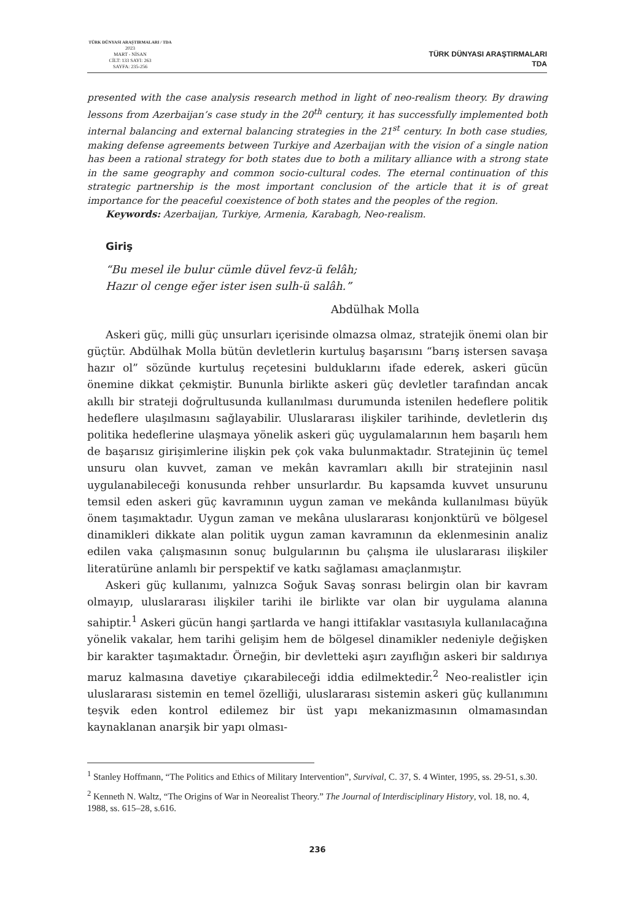TÜRK DÜNYASI ARAŞTIRMALARI / TDA
2023
MART - NİSAN
CİLT: 133 SAYI: 263
SAYFA: 235-256
TÜRK DÜNYASI ARAŞTIRMALARI
TDA
presented with the case analysis research method in light of neo-realism theory. By drawing lessons from Azerbaijan’s case study in the 20<sup>th</sup> century, it has successfully implemented both internal balancing and external balancing strategies in the 21<sup>st</sup> century. In both case studies, making defense agreements between Turkiye and Azerbaijan with the vision of a single nation has been a rational strategy for both states due to both a military alliance with a strong state in the same geography and common socio-cultural codes. The eternal continuation of this strategic partnership is the most important conclusion of the article that it is of great importance for the peaceful coexistence of both states and the peoples of the region.
Keywords: Azerbaijan, Turkiye, Armenia, Karabagh, Neo-realism.
Giriş
“Bu mesel ile bulur cümle düvel fevz-ü felâh;
Hazır ol cenge eğer ister isen sulh-ü salâh.”
Abdülhak Molla
Askeri güç, milli güç unsurları içerisinde olmazsa olmaz, stratejik önemi olan bir güçtür. Abdülhak Molla bütün devletlerin kurtuluş başarısını “barış istersen savaşa hazır ol” sözünde kurtuluş reçetesini bulduklarını ifade ederek, askeri gücün önemine dikkat çekmiştir. Bununla birlikte askeri güç devletler tarafından ancak akıllı bir strateji doğrultusunda kullanılması durumunda istenilen hedeflere politik hedeflere ulaşılmasını sağlayabilir. Uluslararası ilişkiler tarihinde, devletlerin dış politika hedeflerine ulaşmaya yönelik askeri güç uygulamalarının hem başarılı hem de başarısız girişimlerine ilişkin pek çok vaka bulunmaktadır. Stratejinin üç temel unsuru olan kuvvet, zaman ve mekân kavramları akıllı bir stratejinin nasıl uygulanabileceği konusunda rehber unsurlardır. Bu kapsamda kuvvet unsurunu temsil eden askeri güç kavramının uygun zaman ve mekânda kullanılması büyük önem taşımaktadır. Uygun zaman ve mekâna uluslararası konjonktürü ve bölgesel dinamikleri dikkate alan politik uygun zaman kavramının da eklenmesinin analiz edilen vaka çalışmasının sonuç bulgularının bu çalışma ile uluslararası ilişkiler literatürüne anlamlı bir perspektif ve katkı sağlaması amaçlanmıştır.
Askeri güç kullanımı, yalnızca Soğuk Savaş sonrası belirgin olan bir kavram olmayıp, uluslararası ilişkiler tarihi ile birlikte var olan bir uygulama alanına sahiptir.<sup>1</sup> Askeri gücün hangi şartlarda ve hangi ittifaklar vasıtasıyla kullanılacağına yönelik vakalar, hem tarihi gelişim hem de bölgesel dinamikler nedeniyle değişken bir karakter taşımaktadır. Örneğin, bir devletteki aşırı zayıflığın askeri bir saldırıya maruz kalmasına davetiye çıkarabileceği iddia edilmektedir.<sup>2</sup> Neo-realistler için uluslararası sistemin en temel özelliği, uluslararası sistemin askeri güç kullanımını teşvik eden kontrol edilemez bir üst yapı mekanizmasının olmamasından kaynaklanan anarşik bir yapı olması-
<sup>1</sup> Stanley Hoffmann, “The Politics and Ethics of Military Intervention”, Survival, C. 37, S. 4 Winter, 1995, ss. 29-51, s.30.
<sup>2</sup> Kenneth N. Waltz, “The Origins of War in Neorealist Theory.” The Journal of Interdisciplinary History, vol. 18, no. 4, 1988, ss. 615–28, s.616.
236